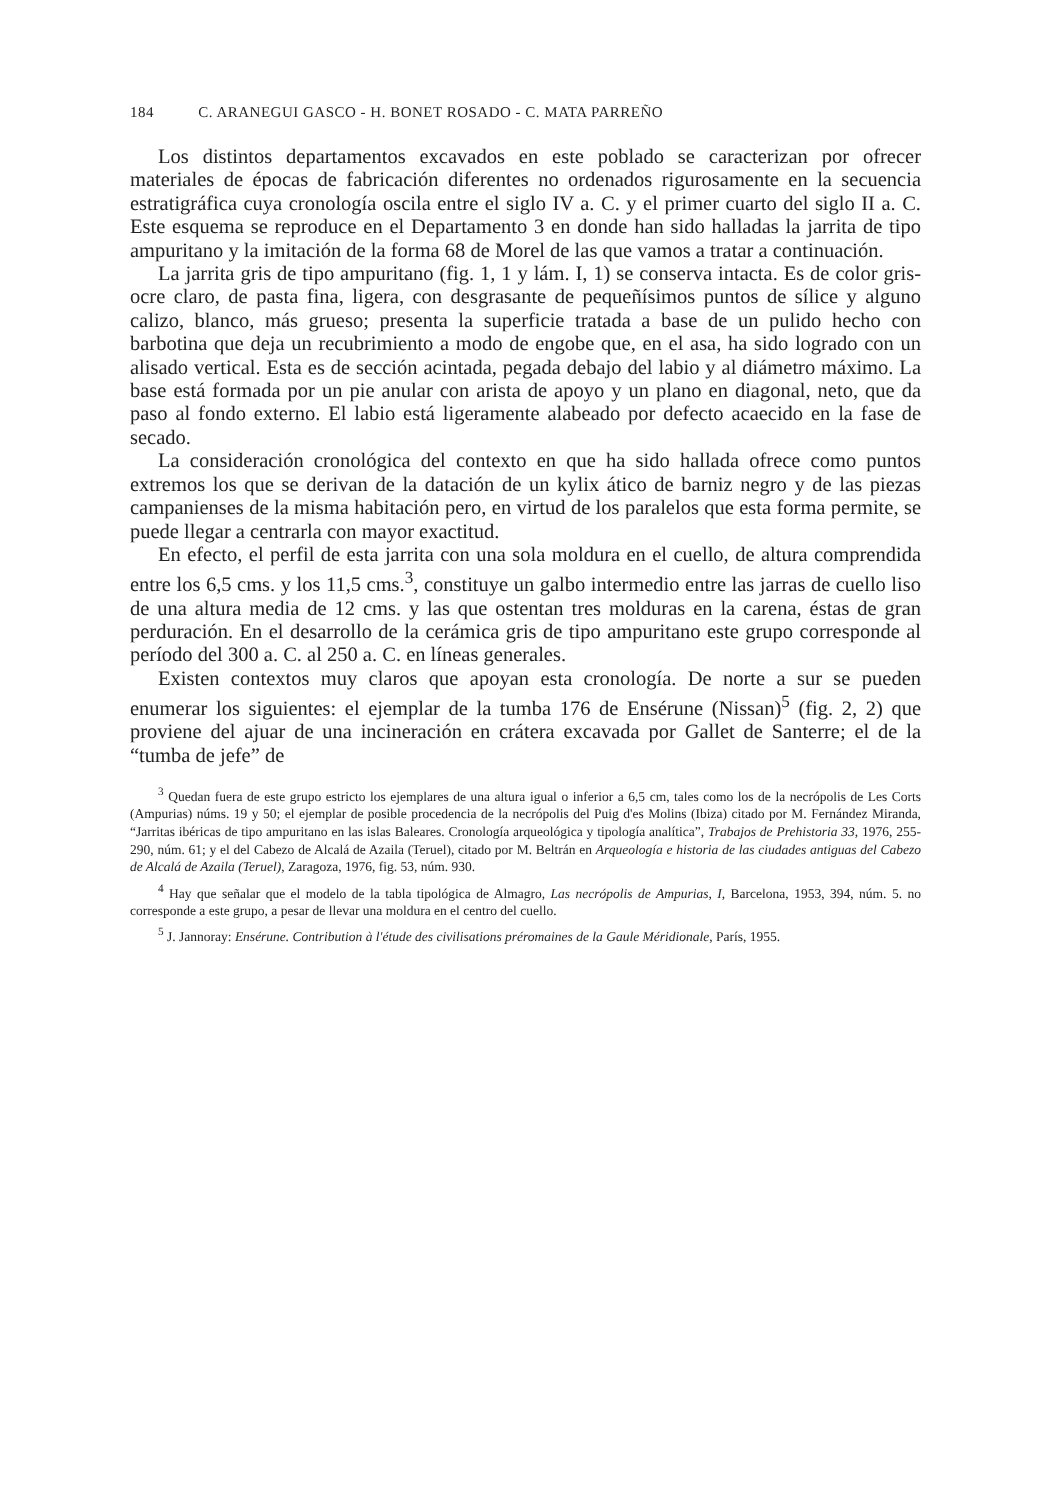184 C. ARANEGUI GASCO - H. BONET ROSADO - C. MATA PARREÑO
Los distintos departamentos excavados en este poblado se caracterizan por ofrecer materiales de épocas de fabricación diferentes no ordenados rigurosamente en la secuencia estratigráfica cuya cronología oscila entre el siglo IV a. C. y el primer cuarto del siglo II a. C. Este esquema se reproduce en el Departamento 3 en donde han sido halladas la jarrita de tipo ampuritano y la imitación de la forma 68 de Morel de las que vamos a tratar a continuación.
La jarrita gris de tipo ampuritano (fig. 1, 1 y lám. I, 1) se conserva intacta. Es de color gris-ocre claro, de pasta fina, ligera, con desgrasante de pequeñísimos puntos de sílice y alguno calizo, blanco, más grueso; presenta la superficie tratada a base de un pulido hecho con barbotina que deja un recubrimiento a modo de engobe que, en el asa, ha sido logrado con un alisado vertical. Esta es de sección acintada, pegada debajo del labio y al diámetro máximo. La base está formada por un pie anular con arista de apoyo y un plano en diagonal, neto, que da paso al fondo externo. El labio está ligeramente alabeado por defecto acaecido en la fase de secado.
La consideración cronológica del contexto en que ha sido hallada ofrece como puntos extremos los que se derivan de la datación de un kylix ático de barniz negro y de las piezas campanienses de la misma habitación pero, en virtud de los paralelos que esta forma permite, se puede llegar a centrarla con mayor exactitud.
En efecto, el perfil de esta jarrita con una sola moldura en el cuello, de altura comprendida entre los 6,5 cms. y los 11,5 cms.<sup>3</sup>, constituye un galbo intermedio entre las jarras de cuello liso de una altura media de 12 cms. y las que ostentan tres molduras en la carena, éstas de gran perduración. En el desarrollo de la cerámica gris de tipo ampuritano este grupo corresponde al período del 300 a. C. al 250 a. C. en líneas generales.
Existen contextos muy claros que apoyan esta cronología. De norte a sur se pueden enumerar los siguientes: el ejemplar de la tumba 176 de Ensérune (Nissan)<sup>5</sup> (fig. 2, 2) que proviene del ajuar de una incineración en crátera excavada por Gallet de Santerre; el de la “tumba de jefe” de
<sup>3</sup> Quedan fuera de este grupo estricto los ejemplares de una altura igual o inferior a 6,5 cm, tales como los de la necrópolis de Les Corts (Ampurias) núms. 19 y 50; el ejemplar de posible procedencia de la necrópolis del Puig d'es Molins (Ibiza) citado por M. Fernández Miranda, “Jarritas ibéricas de tipo ampuritano en las islas Baleares. Cronología arqueológica y tipología analítica”, Trabajos de Prehistoria 33, 1976, 255-290, núm. 61; y el del Cabezo de Alcalá de Azaila (Teruel), citado por M. Beltrán en Arqueología e historia de las ciudades antiguas del Cabezo de Alcalá de Azaila (Teruel), Zaragoza, 1976, fig. 53, núm. 930.
<sup>4</sup> Hay que señalar que el modelo de la tabla tipológica de Almagro, Las necrópolis de Ampurias, I, Barcelona, 1953, 394, núm. 5. no corresponde a este grupo, a pesar de llevar una moldura en el centro del cuello.
<sup>5</sup> J. Jannoray: Ensérune. Contribution à l'étude des civilisations préromaines de la Gaule Méridionale, París, 1955.